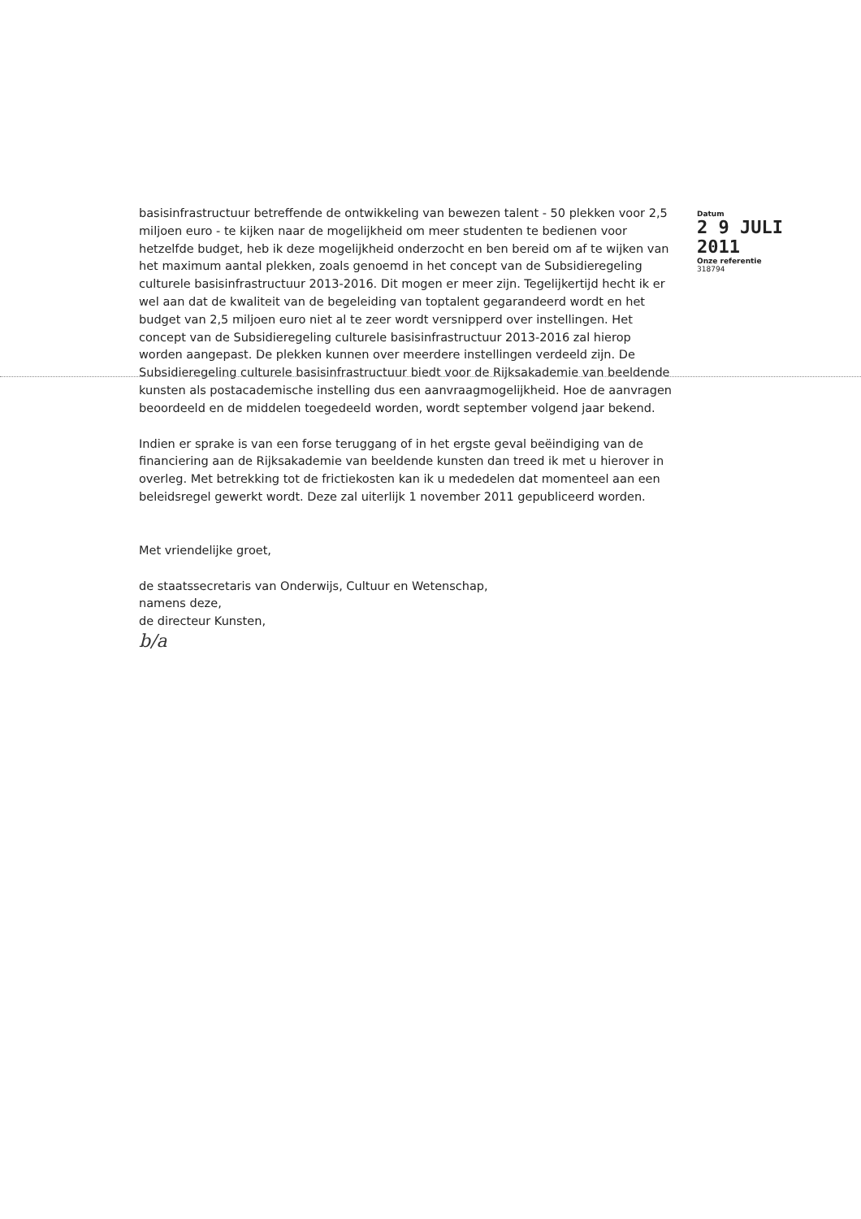basisinfrastructuur betreffende de ontwikkeling van bewezen talent - 50 plekken voor 2,5 miljoen euro - te kijken naar de mogelijkheid om meer studenten te bedienen voor hetzelfde budget, heb ik deze mogelijkheid onderzocht en ben bereid om af te wijken van het maximum aantal plekken, zoals genoemd in het concept van de Subsidieregeling culturele basisinfrastructuur 2013-2016. Dit mogen er meer zijn. Tegelijkertijd hecht ik er wel aan dat de kwaliteit van de begeleiding van toptalent gegarandeerd wordt en het budget van 2,5 miljoen euro niet al te zeer wordt versnipperd over instellingen. Het concept van de Subsidieregeling culturele basisinfrastructuur 2013-2016 zal hierop worden aangepast. De plekken kunnen over meerdere instellingen verdeeld zijn. De Subsidieregeling culturele basisinfrastructuur biedt voor de Rijksakademie van beeldende kunsten als postacademische instelling dus een aanvraagmogelijkheid. Hoe de aanvragen beoordeeld en de middelen toegedeeld worden, wordt september volgend jaar bekend.
Indien er sprake is van een forse teruggang of in het ergste geval beëindiging van de financiering aan de Rijksakademie van beeldende kunsten dan treed ik met u hierover in overleg. Met betrekking tot de frictiekosten kan ik u mededelen dat momenteel aan een beleidsregel gewerkt wordt. Deze zal uiterlijk 1 november 2011 gepubliceerd worden.
Met vriendelijke groet,
de staatssecretaris van Onderwijs, Cultuur en Wetenschap,
namens deze,
de directeur Kunsten,
b/a
Datum
2 9 JULI 2011
Onze referentie
318794